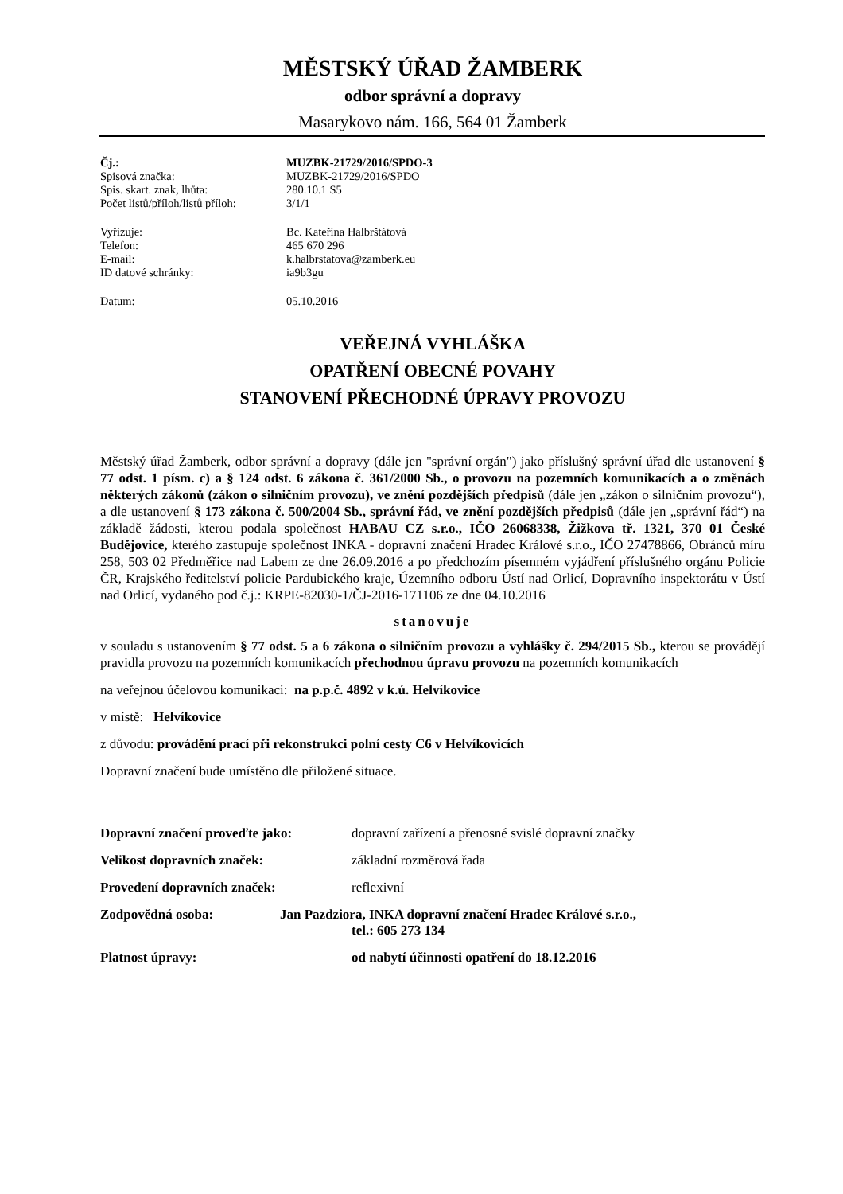MĚSTSKÝ ÚŘAD ŽAMBERK
odbor správní a dopravy
Masarykovo nám. 166, 564 01 Žamberk
Čj.: MUZBK-21729/2016/SPDO-3
Spisová značka: MUZBK-21729/2016/SPDO
Spis. skart. znak, lhůta: 280.10.1 S5
Počet listů/příloh/listů příloh: 3/1/1
Vyřizuje: Bc. Kateřina Halbrštátová
Telefon: 465 670 296
E-mail: k.halbrstatova@zamberk.eu
ID datové schránky: ia9b3gu
Datum: 05.10.2016
VEŘEJNÁ VYHLÁŠKA
OPATŘENÍ OBECNÉ POVAHY
STANOVENÍ PŘECHODNÉ ÚPRAVY PROVOZU
Městský úřad Žamberk, odbor správní a dopravy (dále jen "správní orgán") jako příslušný správní úřad dle ustanovení § 77 odst. 1 písm. c) a § 124 odst. 6 zákona č. 361/2000 Sb., o provozu na pozemních komunikacích a o změnách některých zákonů (zákon o silničním provozu), ve znění pozdějších předpisů (dále jen „zákon o silničním provozu“), a dle ustanovení § 173 zákona č. 500/2004 Sb., správní řád, ve znění pozdějších předpisů (dále jen „správní řád“) na základě žádosti, kterou podala společnost HABAU CZ s.r.o., IČO 26068338, Žižkova tř. 1321, 370 01 České Budějovice, kterého zastupuje společnost INKA - dopravní značení Hradec Králové s.r.o., IČO 27478866, Obránců míru 258, 503 02 Předměřice nad Labem ze dne 26.09.2016 a po předchozím písemném vyjádření příslušného orgánu Policie ČR, Krajského ředitelství policie Pardubického kraje, Územního odboru Ústí nad Orlicí, Dopravního inspektorátu v Ústí nad Orlicí, vydaného pod č.j.: KRPE-82030-1/ČJ-2016-171106 ze dne 04.10.2016
stanovuje
v souladu s ustanovením § 77 odst. 5 a 6 zákona o silničním provozu a vyhlášky č. 294/2015 Sb., kterou se provádějí pravidla provozu na pozemních komunikacích přechodnou úpravu provozu na pozemních komunikacích
na veřejnou účelovou komunikaci: na p.p.č. 4892 v k.ú. Helvíkovice
v místě: Helvíkovice
z důvodu: provádění prací při rekonstrukci polní cesty C6 v Helvíkovicích
Dopravní značení bude umístěno dle přiložené situace.
Dopravní značení proveďte jako: dopravní zařízení a přenosné svislé dopravní značky
Velikost dopravních značek: základní rozměrová řada
Provedení dopravních značek: reflexivní
Zodpovědná osoba: Jan Pazdziora, INKA dopravní značení Hradec Králové s.r.o.,
tel.: 605 273 134
Platnost úpravy: od nabytí účinnosti opatření do 18.12.2016